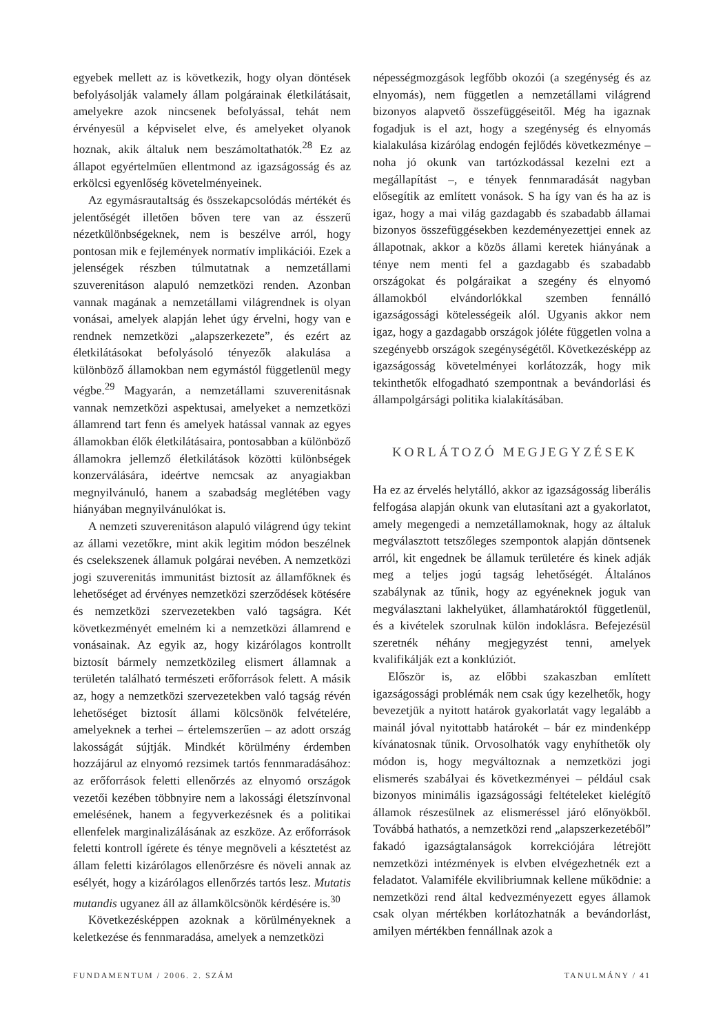egyebek mellett az is következik, hogy olyan döntések befolyásolják valamely állam polgárainak életkilátásait, amelyekre azok nincsenek befolyással, tehát nem érvényesül a képviselet elve, és amelyeket olyanok hoznak, akik általuk nem beszámoltathatók.<sup>28</sup> Ez az állapot egyértelműen ellentmond az igazságosság és az erkölcsi egyenlőség követelményeinek.
Az egymásrautaltság és összekapcsolódás mértékét és jelentőségét illetően bőven tere van az ésszerű nézetkülönbségeknek, nem is beszélve arról, hogy pontosan mik e fejlemények normatív implikációi. Ezek a jelenségek részben túlmutatnak a nemzetállami szuverenitáson alapuló nemzetközi renden. Azonban vannak magának a nemzetállami világrendnek is olyan vonásai, amelyek alapján lehet úgy érvelni, hogy van e rendnek nemzetközi „alapszerkezete”, és ezért az életkilátásokat befolyásoló tényezők alakulása a különböző államokban nem egymástól függetlenül megy végbe.<sup>29</sup> Magyarán, a nemzetállami szuverenitásnak vannak nemzetközi aspektusai, amelyeket a nemzetközi államrend tart fenn és amelyek hatással vannak az egyes államokban élők életkilátásaira, pontosabban a különböző államokra jellemző életkilátások közötti különbségek konzerválására, ideértve nemcsak az anyagiakban megnyilvánuló, hanem a szabadság meglétében vagy hiányában megnyilvánulókat is.
A nemzeti szuverenitáson alapuló világrend úgy tekint az állami vezetőkre, mint akik legitim módon beszélnek és cselekszenek államuk polgárai nevében. A nemzetközi jogi szuverenitás immunitást biztosít az államfőknek és lehetőséget ad érvényes nemzetközi szerződések kötésére és nemzetközi szervezetekben való tagságra. Két következményét emelném ki a nemzetközi államrend e vonásainak. Az egyik az, hogy kizárólagos kontrollt biztosít bármely nemzetközileg elismert államnak a területén található természeti erőforrások felett. A másik az, hogy a nemzetközi szervezetekben való tagság révén lehetőséget biztosít állami kölcsönök felvételére, amelyeknek a terhei – értelemszerűen – az adott ország lakosságát sújtják. Mindkét körülmény érdemben hozzájárul az elnyomó rezsimek tartós fennmaradásához: az erőforrások feletti ellenőrzés az elnyomó országok vezetői kezében többnyire nem a lakossági életszínvonal emelésének, hanem a fegyverkezésnek és a politikai ellenfelek marginalizálásának az eszköze. Az erőforrások feletti kontroll ígérete és ténye megnöveli a késztetést az állam feletti kizárólagos ellenőrzésre és növeli annak az esélyét, hogy a kizárólagos ellenőrzés tartós lesz. Mutatis mutandis ugyanez áll az államkölcsönök kérdésére is.<sup>30</sup>
Következésképpen azoknak a körülményeknek a keletkezése és fennmaradása, amelyek a nemzetközi
népességmozgások legfőbb okozói (a szegénység és az elnyomás), nem független a nemzetállami világrend bizonyos alapvető összefüggéseitől. Még ha igaznak fogadjuk is el azt, hogy a szegénység és elnyomás kialakulása kizárólag endogén fejlődés következménye – noha jó okunk van tartózkodással kezelni ezt a megállapítást –, e tények fennmaradását nagyban elősegítik az említett vonások. S ha így van és ha az is igaz, hogy a mai világ gazdagabb és szabadabb államai bizonyos összefüggésekben kezdeményezettjei ennek az állapotnak, akkor a közös állami keretek hiányának a ténye nem menti fel a gazdagabb és szabadabb országokat és polgáraikat a szegény és elnyomó államokból elvándorlókkal szemben fennálló igazságossági kötelességeik alól. Ugyanis akkor nem igaz, hogy a gazdagabb országok jóléte független volna a szegényebb országok szegénységétől. Következésképp az igazságosság követelményei korlátozzák, hogy mik tekinthetők elfogadható szempontnak a bevándorlási és állampolgársági politika kialakításában.
KORLÁTOZÓ MEGJEGYZÉSEK
Ha ez az érvelés helytálló, akkor az igazságosság liberális felfogása alapján okunk van elutasítani azt a gyakorlatot, amely megengedi a nemzetállamoknak, hogy az általuk megválasztott tetszőleges szempontok alapján döntsenek arról, kit engednek be államuk területére és kinek adják meg a teljes jogú tagság lehetőségét. Általános szabálynak az tűnik, hogy az egyéneknek joguk van megválasztani lakhelyüket, államhatároktól függetlenül, és a kivételek szorulnak külön indoklásra. Befejezésül szeretnék néhány megjegyzést tenni, amelyek kvalifikálják ezt a konklúziót.
Először is, az előbbi szakaszban említett igazságossági problémák nem csak úgy kezelhetők, hogy bevezetjük a nyitott határok gyakorlatát vagy legalább a mainál jóval nyitottabb határokét – bár ez mindenképp kívánatosnak tűnik. Orvosolhatók vagy enyhíthetők oly módon is, hogy megváltoznak a nemzetközi jogi elismerés szabályai és következményei – például csak bizonyos minimális igazságossági feltételeket kielégítő államok részesülnek az elismeréssel járó előnyökből. Továbbá hathatós, a nemzetközi rend „alapszerkezetéből” fakadó igazságtalanságok korrekciójára létrejött nemzetközi intézmények is elvben elvégezhetnék ezt a feladatot. Valamiféle ekvilibriumnak kellene működnie: a nemzetközi rend által kedvezményezett egyes államok csak olyan mértékben korlátozhatnák a bevándorlást, amilyen mértékben fennállnak azok a
FUNDAMENTUM / 2006. 2. SZÁM TANULMÁNY / 41